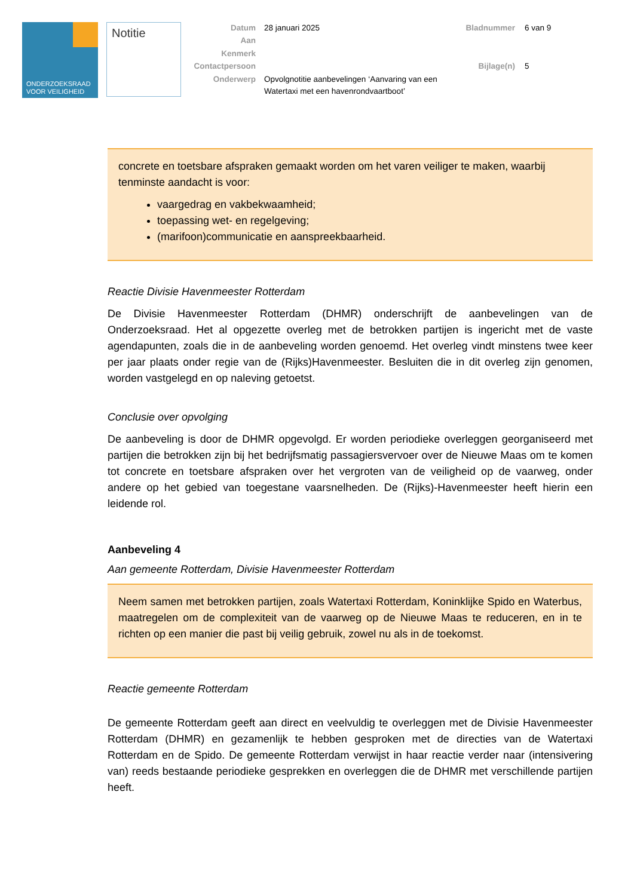ONDERZOEKSRAAD
VOOR VEILIGHEID
Notitie
Datum
28 januari 2025
Aan
Kenmerk
Contactpersoon
Onderwerp
Opvolgnotitie aanbevelingen ‘Aanvaring van een Watertaxi met een havenrondvaartboot’
Bladnummer
6 van 9
Bijlage(n)
5
concrete en toetsbare afspraken gemaakt worden om het varen veiliger te maken, waarbij tenminste aandacht is voor:
vaargedrag en vakbekwaamheid;
toepassing wet- en regelgeving;
(marifoon)communicatie en aanspreekbaarheid.
Reactie Divisie Havenmeester Rotterdam
De Divisie Havenmeester Rotterdam (DHMR) onderschrijft de aanbevelingen van de Onderzoeksraad. Het al opgezette overleg met de betrokken partijen is ingericht met de vaste agendapunten, zoals die in de aanbeveling worden genoemd. Het overleg vindt minstens twee keer per jaar plaats onder regie van de (Rijks)Havenmeester. Besluiten die in dit overleg zijn genomen, worden vastgelegd en op naleving getoetst.
Conclusie over opvolging
De aanbeveling is door de DHMR opgevolgd. Er worden periodieke overleggen georganiseerd met partijen die betrokken zijn bij het bedrijfsmatig passagiersvervoer over de Nieuwe Maas om te komen tot concrete en toetsbare afspraken over het vergroten van de veiligheid op de vaarweg, onder andere op het gebied van toegestane vaarsnelheden. De (Rijks)-Havenmeester heeft hierin een leidende rol.
Aanbeveling 4
Aan gemeente Rotterdam, Divisie Havenmeester Rotterdam
Neem samen met betrokken partijen, zoals Watertaxi Rotterdam, Koninklijke Spido en Waterbus, maatregelen om de complexiteit van de vaarweg op de Nieuwe Maas te reduceren, en in te richten op een manier die past bij veilig gebruik, zowel nu als in de toekomst.
Reactie gemeente Rotterdam
De gemeente Rotterdam geeft aan direct en veelvuldig te overleggen met de Divisie Havenmeester Rotterdam (DHMR) en gezamenlijk te hebben gesproken met de directies van de Watertaxi Rotterdam en de Spido. De gemeente Rotterdam verwijst in haar reactie verder naar (intensivering van) reeds bestaande periodieke gesprekken en overleggen die de DHMR met verschillende partijen heeft.